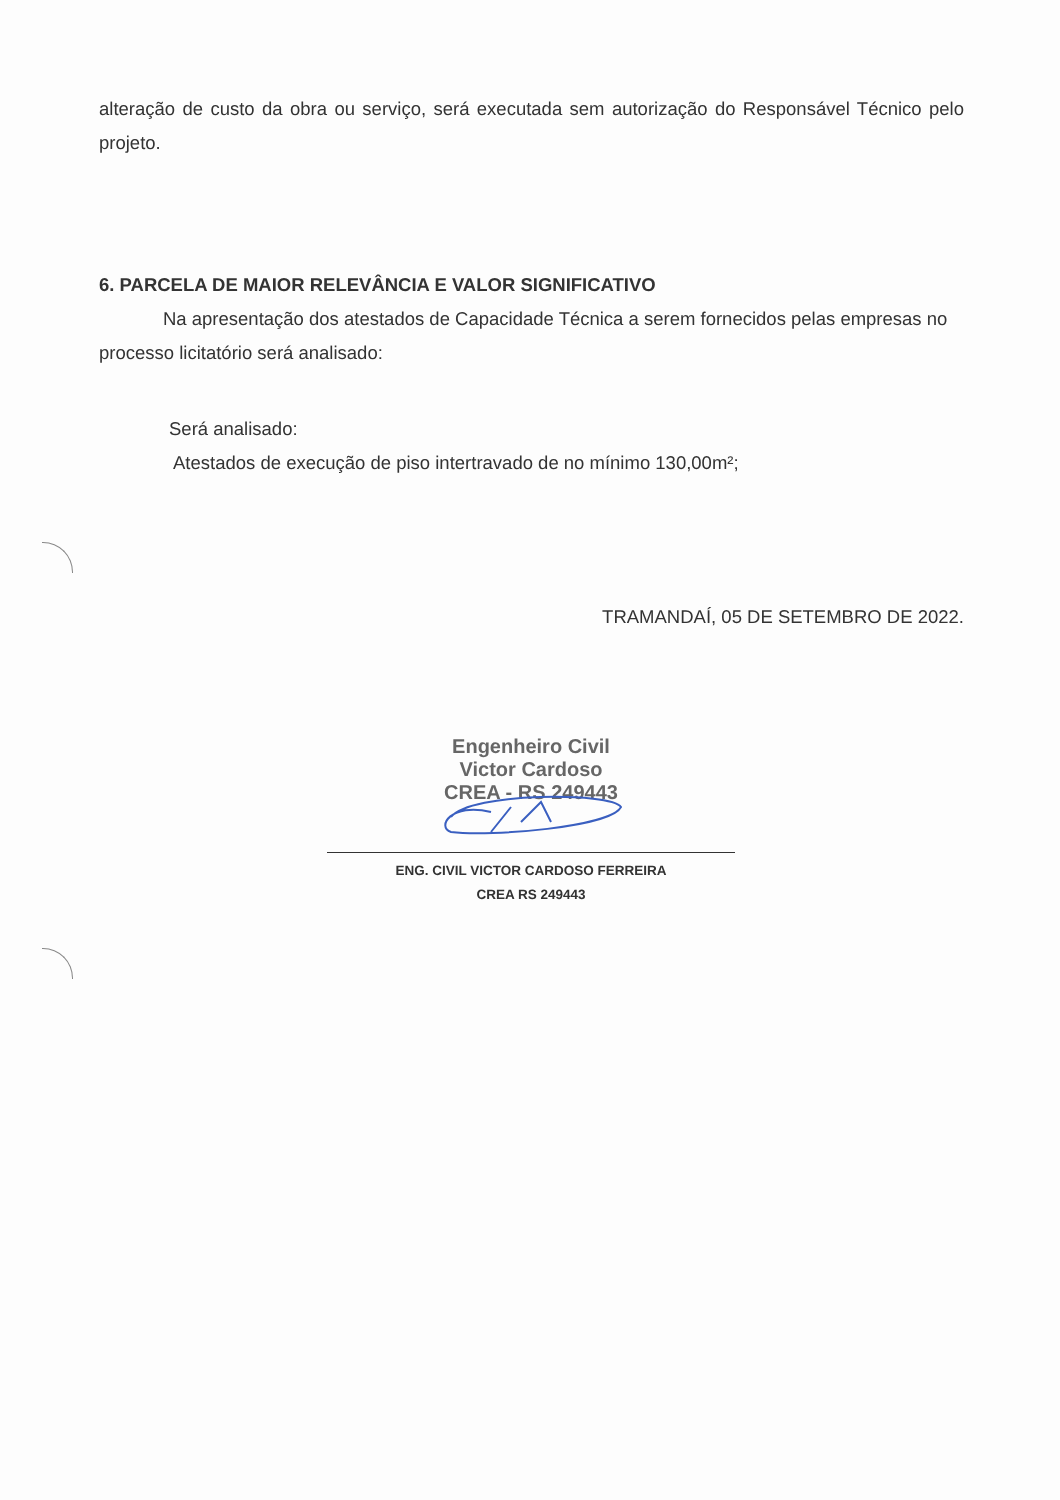alteração de custo da obra ou serviço, será executada sem autorização do Responsável Técnico pelo projeto.
6. PARCELA DE MAIOR RELEVÂNCIA E VALOR SIGNIFICATIVO
Na apresentação dos atestados de Capacidade Técnica a serem fornecidos pelas empresas no processo licitatório será analisado:
Será analisado:
Atestados de execução de piso intertravado de no mínimo 130,00m²;
TRAMANDAÍ, 05 DE SETEMBRO DE 2022.
Engenheiro Civil
Victor Cardoso
CREA - RS 249443
ENG. CIVIL VICTOR CARDOSO FERREIRA
CREA RS 249443